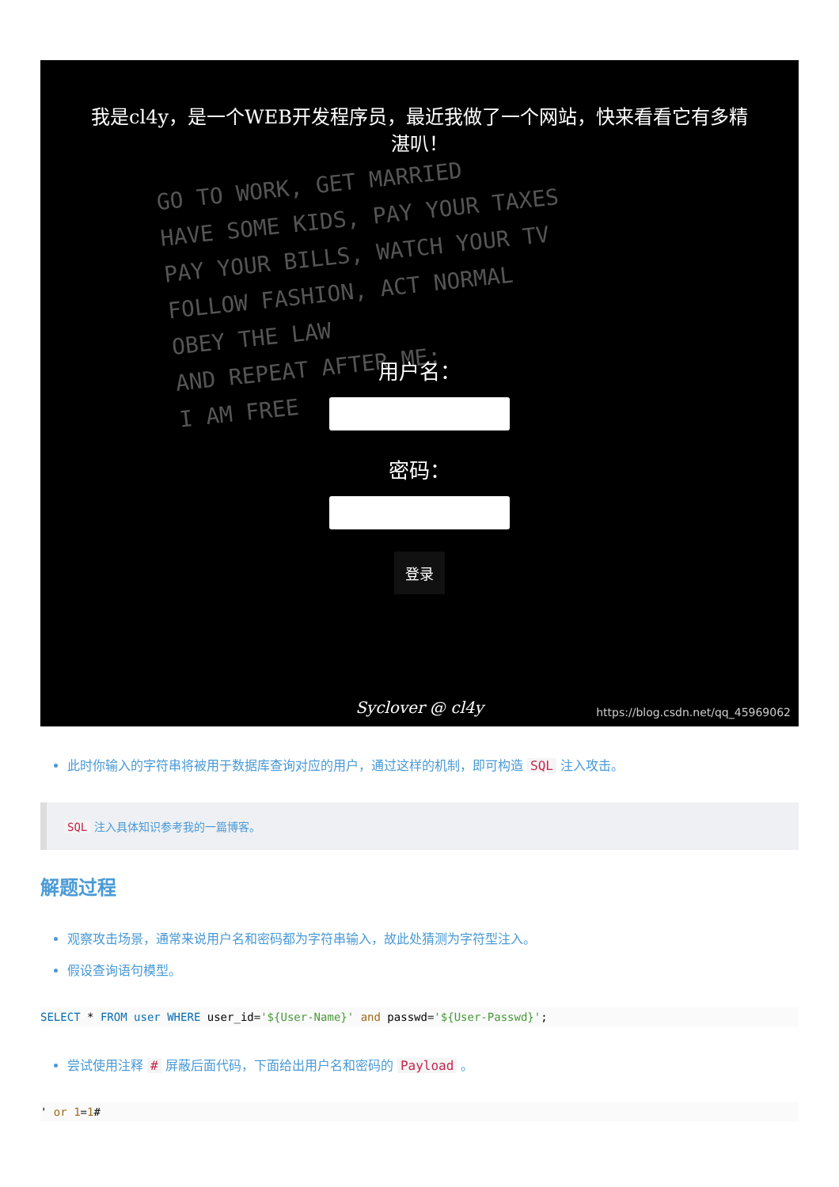GO TO WORK, GET MARRIED
HAVE SOME KIDS, PAY YOUR TAXES
PAY YOUR BILLS, WATCH YOUR TV
FOLLOW FASHION, ACT NORMAL
OBEY THE LAW
AND REPEAT AFTER ME:
I AM FREE
我是cl4y，是一个WEB开发程序员，最近我做了一个网站，快来看看它有多精
湛叭！
用户名：
密码：
登录
Syclover @ cl4y
https://blog.csdn.net/qq_45969062
此时你输入的字符串将被用于数据库查询对应的用户，通过这样的机制，即可构造 SQL 注入攻击。
SQL 注入具体知识参考我的一篇博客。
解题过程
观察攻击场景，通常来说用户名和密码都为字符串输入，故此处猜测为字符型注入。
假设查询语句模型。
SELECT * FROM user WHERE user_id='${User-Name}' and passwd='${User-Passwd}';
尝试使用注释 # 屏蔽后面代码，下面给出用户名和密码的 Payload 。
' or 1=1#